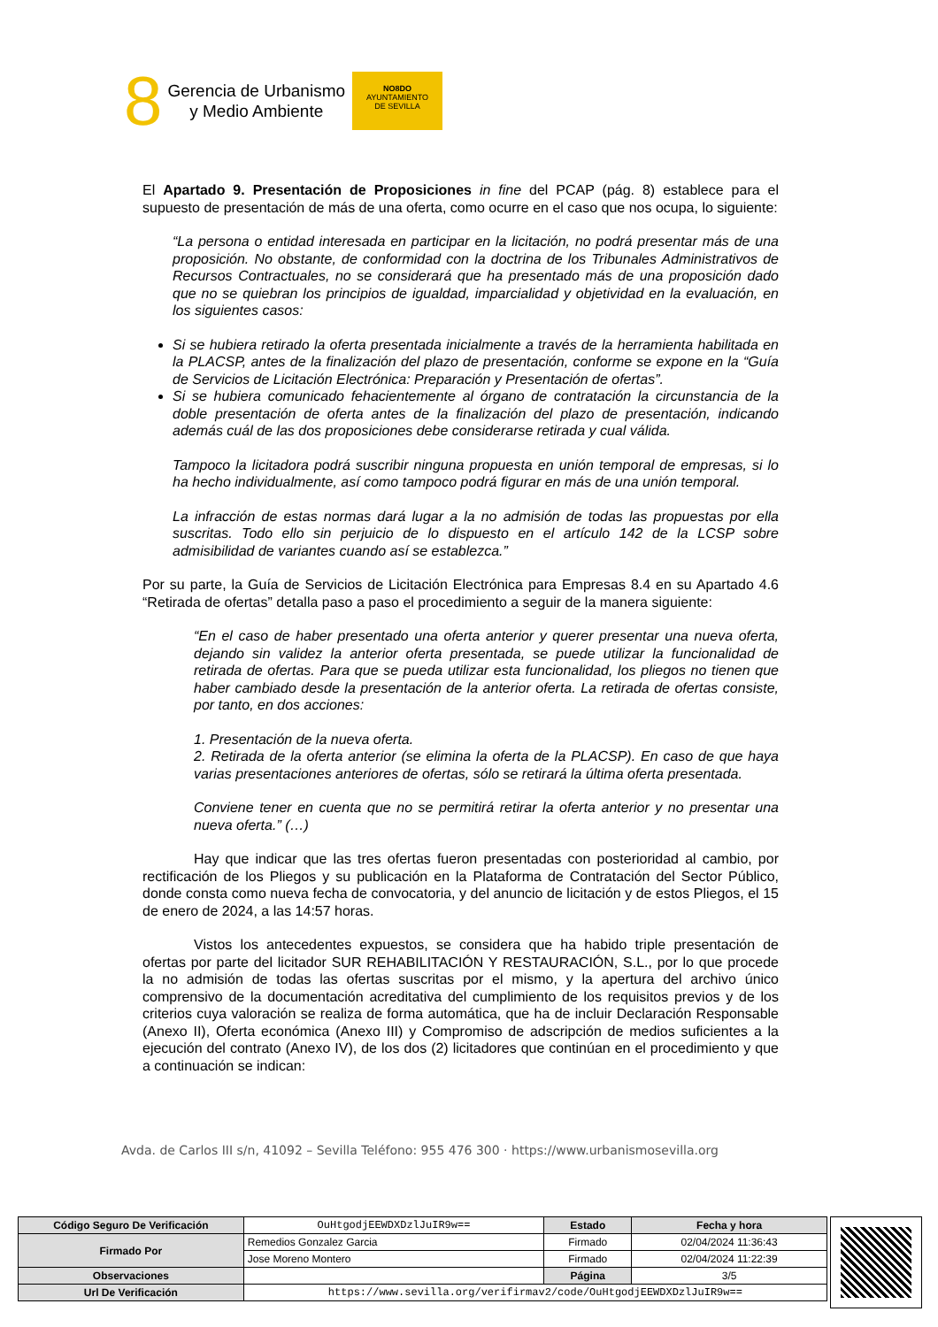8
Gerencia de Urbanismo
y Medio Ambiente
NO8DO
AYUNTAMIENTO
DE SEVILLA
El Apartado 9. Presentación de Proposiciones in fine del PCAP (pág. 8) establece para el supuesto de presentación de más de una oferta, como ocurre en el caso que nos ocupa, lo siguiente:
“La persona o entidad interesada en participar en la licitación, no podrá presentar más de una proposición. No obstante, de conformidad con la doctrina de los Tribunales Administrativos de Recursos Contractuales, no se considerará que ha presentado más de una proposición dado que no se quiebran los principios de igualdad, imparcialidad y objetividad en la evaluación, en los siguientes casos:
Si se hubiera retirado la oferta presentada inicialmente a través de la herramienta habilitada en la PLACSP, antes de la finalización del plazo de presentación, conforme se expone en la “Guía de Servicios de Licitación Electrónica: Preparación y Presentación de ofertas”.
Si se hubiera comunicado fehacientemente al órgano de contratación la circunstancia de la doble presentación de oferta antes de la finalización del plazo de presentación, indicando además cuál de las dos proposiciones debe considerarse retirada y cual válida.
Tampoco la licitadora podrá suscribir ninguna propuesta en unión temporal de empresas, si lo ha hecho individualmente, así como tampoco podrá figurar en más de una unión temporal.
La infracción de estas normas dará lugar a la no admisión de todas las propuestas por ella suscritas. Todo ello sin perjuicio de lo dispuesto en el artículo 142 de la LCSP sobre admisibilidad de variantes cuando así se establezca.”
Por su parte, la Guía de Servicios de Licitación Electrónica para Empresas 8.4 en su Apartado 4.6 “Retirada de ofertas” detalla paso a paso el procedimiento a seguir de la manera siguiente:
“En el caso de haber presentado una oferta anterior y querer presentar una nueva oferta, dejando sin validez la anterior oferta presentada, se puede utilizar la funcionalidad de retirada de ofertas. Para que se pueda utilizar esta funcionalidad, los pliegos no tienen que haber cambiado desde la presentación de la anterior oferta. La retirada de ofertas consiste, por tanto, en dos acciones:
1. Presentación de la nueva oferta.
2. Retirada de la oferta anterior (se elimina la oferta de la PLACSP). En caso de que haya varias presentaciones anteriores de ofertas, sólo se retirará la última oferta presentada.
Conviene tener en cuenta que no se permitirá retirar la oferta anterior y no presentar una nueva oferta.” (…)
Hay que indicar que las tres ofertas fueron presentadas con posterioridad al cambio, por rectificación de los Pliegos y su publicación en la Plataforma de Contratación del Sector Público, donde consta como nueva fecha de convocatoria, y del anuncio de licitación y de estos Pliegos, el 15 de enero de 2024, a las 14:57 horas.
Vistos los antecedentes expuestos, se considera que ha habido triple presentación de ofertas por parte del licitador SUR REHABILITACIÓN Y RESTAURACIÓN, S.L., por lo que procede la no admisión de todas las ofertas suscritas por el mismo, y la apertura del archivo único comprensivo de la documentación acreditativa del cumplimiento de los requisitos previos y de los criterios cuya valoración se realiza de forma automática, que ha de incluir Declaración Responsable (Anexo II), Oferta económica (Anexo III) y Compromiso de adscripción de medios suficientes a la ejecución del contrato (Anexo IV), de los dos (2) licitadores que continúan en el procedimiento y que a continuación se indican:
Avda. de Carlos III s/n, 41092 – Sevilla Teléfono: 955 476 300 · https://www.urbanismosevilla.org
| Código Seguro De Verificación | OuHtgodjEEWDXDzlJuIR9w== | Estado | Fecha y hora |
| Firmado Por | Remedios Gonzalez Garcia | Firmado | 02/04/2024 11:36:43 |
| | Jose Moreno Montero | Firmado | 02/04/2024 11:22:39 |
| Observaciones | | Página | 3/5 |
| Url De Verificación | https://www.sevilla.org/verifirmav2/code/OuHtgodjEEWDXDzlJuIR9w== | | |